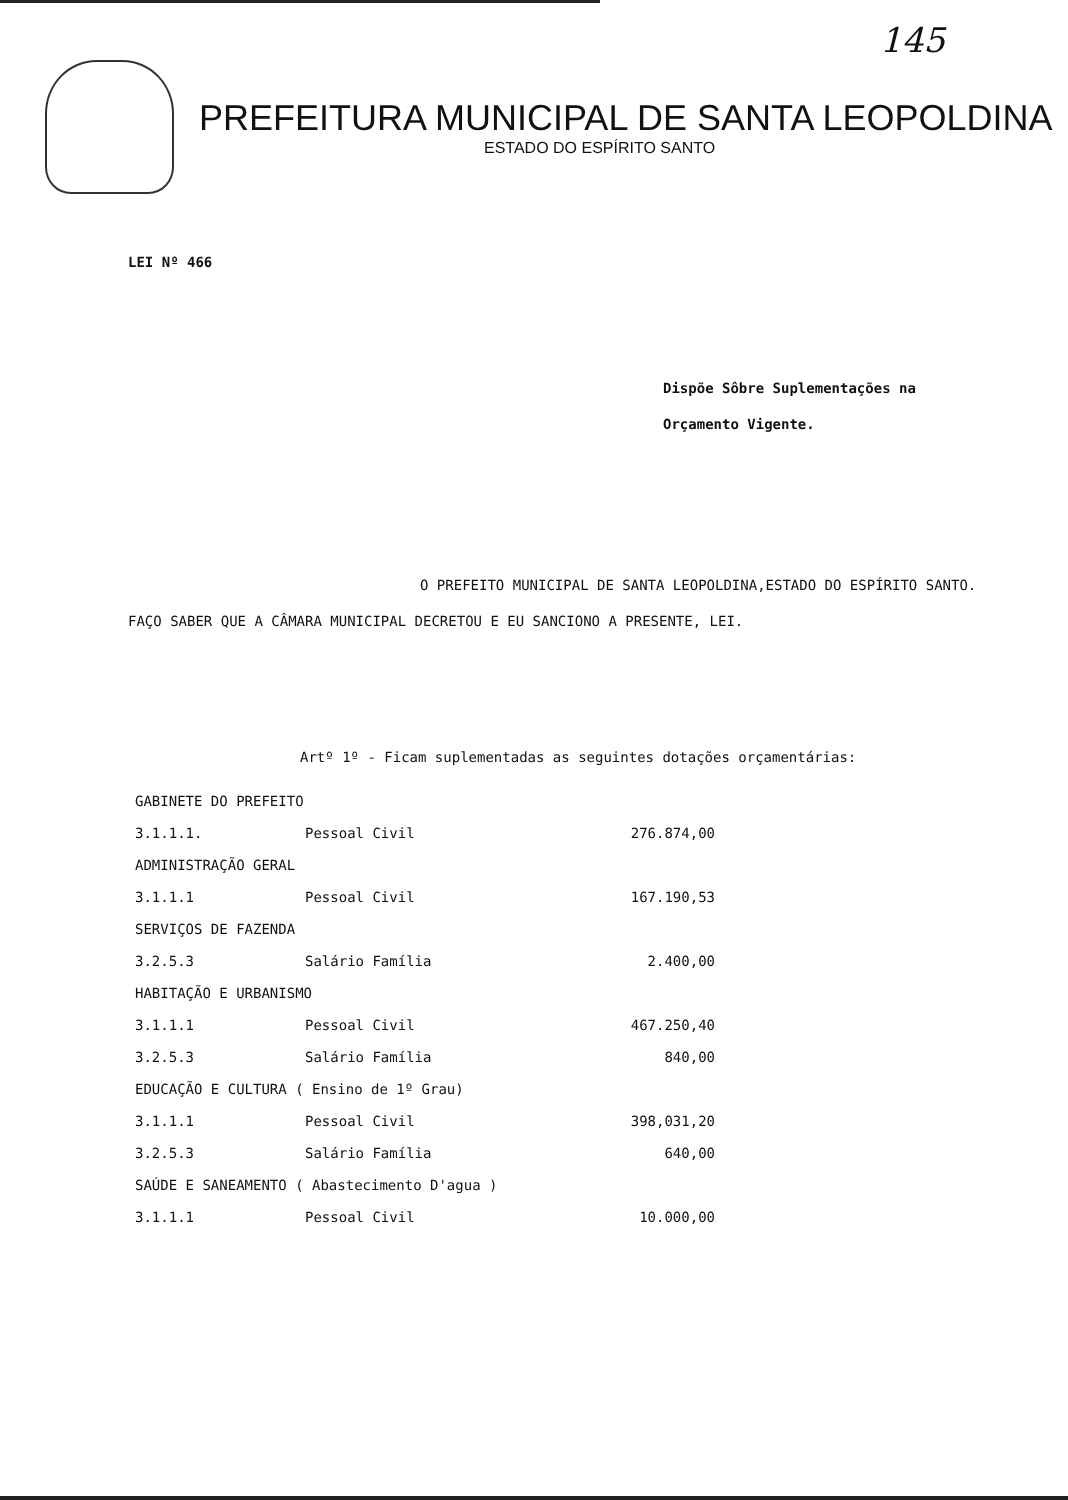145
PREFEITURA MUNICIPAL DE SANTA LEOPOLDINA
ESTADO DO ESPÍRITO SANTO
LEI Nº 466
Dispõe Sôbre Suplementações na
Orçamento Vigente.
O PREFEITO MUNICIPAL DE SANTA LEOPOLDINA,ESTADO DO ESPÍRITO SANTO. FAÇO SABER QUE A CÂMARA MUNICIPAL DECRETOU E EU SANCIONO A PRESENTE, LEI.
Artº 1º - Ficam suplementadas as seguintes dotações orçamentárias:
| GABINETE DO PREFEITO | | |
| 3.1.1.1. | Pessoal Civil | 276.874,00 |
| ADMINISTRAÇÃO GERAL | | |
| 3.1.1.1 | Pessoal Civil | 167.190,53 |
| SERVIÇOS DE FAZENDA | | |
| 3.2.5.3 | Salário Família | 2.400,00 |
| HABITAÇÃO E URBANISMO | | |
| 3.1.1.1 | Pessoal Civil | 467.250,40 |
| 3.2.5.3 | Salário Família | 840,00 |
| EDUCAÇÃO E CULTURA ( Ensino de 1º Grau) | | |
| 3.1.1.1 | Pessoal Civil | 398,031,20 |
| 3.2.5.3 | Salário Família | 640,00 |
| SAÚDE E SANEAMENTO ( Abastecimento D'agua ) | | |
| 3.1.1.1 | Pessoal Civil | 10.000,00 |